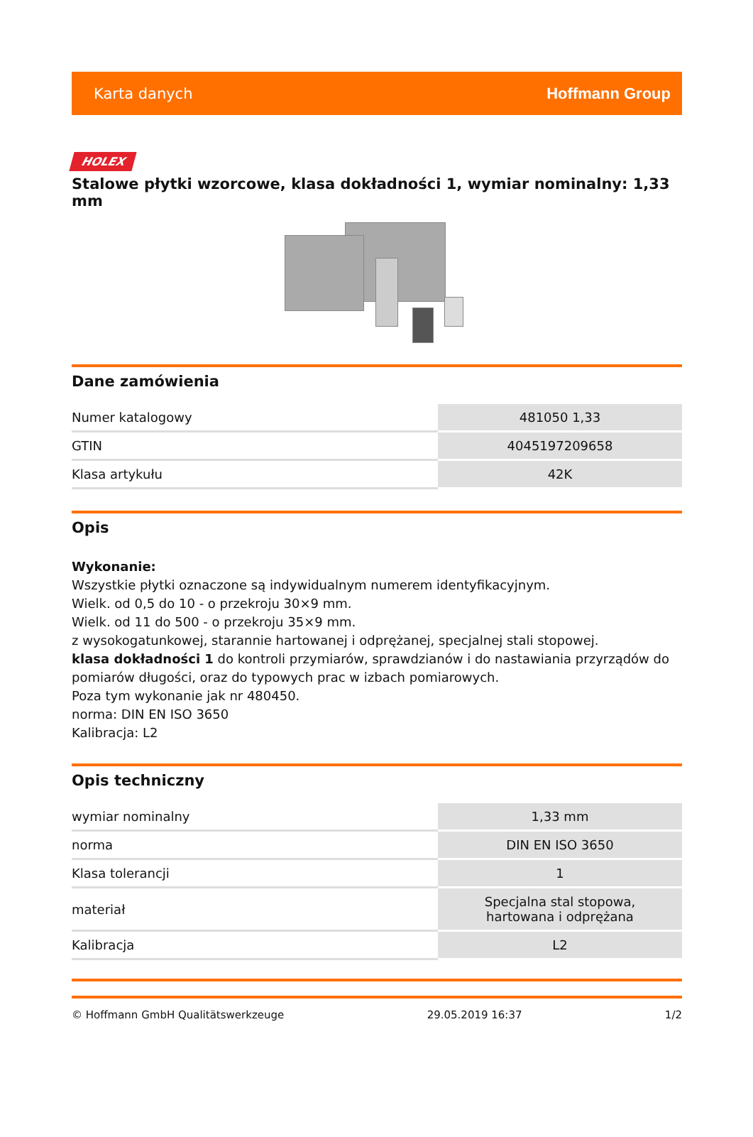Karta danych Hoffmann Group
HOLEX
Stalowe płytki wzorcowe, klasa dokładności 1, wymiar nominalny: 1,33 mm
Dane zamówienia
| Numer katalogowy | 481050 1,33 |
| GTIN | 4045197209658 |
| Klasa artykułu | 42K |
Opis
Wykonanie:
Wszystkie płytki oznaczone są indywidualnym numerem identyfikacyjnym.
Wielk. od 0,5 do 10 - o przekroju 30×9 mm.
Wielk. od 11 do 500 - o przekroju 35×9 mm.
z wysokogatunkowej, starannie hartowanej i odprężanej, specjalnej stali stopowej.
klasa dokładności 1 do kontroli przymiarów, sprawdzianów i do nastawiania przyrządów do pomiarów długości, oraz do typowych prac w izbach pomiarowych.
Poza tym wykonanie jak nr 480450.
norma: DIN EN ISO 3650
Kalibracja: L2
Opis techniczny
| wymiar nominalny | 1,33 mm |
| norma | DIN EN ISO 3650 |
| Klasa tolerancji | 1 |
| materiał | Specjalna stal stopowa, hartowana i odprężana |
| Kalibracja | L2 |
© Hoffmann GmbH Qualitätswerkzeuge 29.05.2019 16:37 1/2